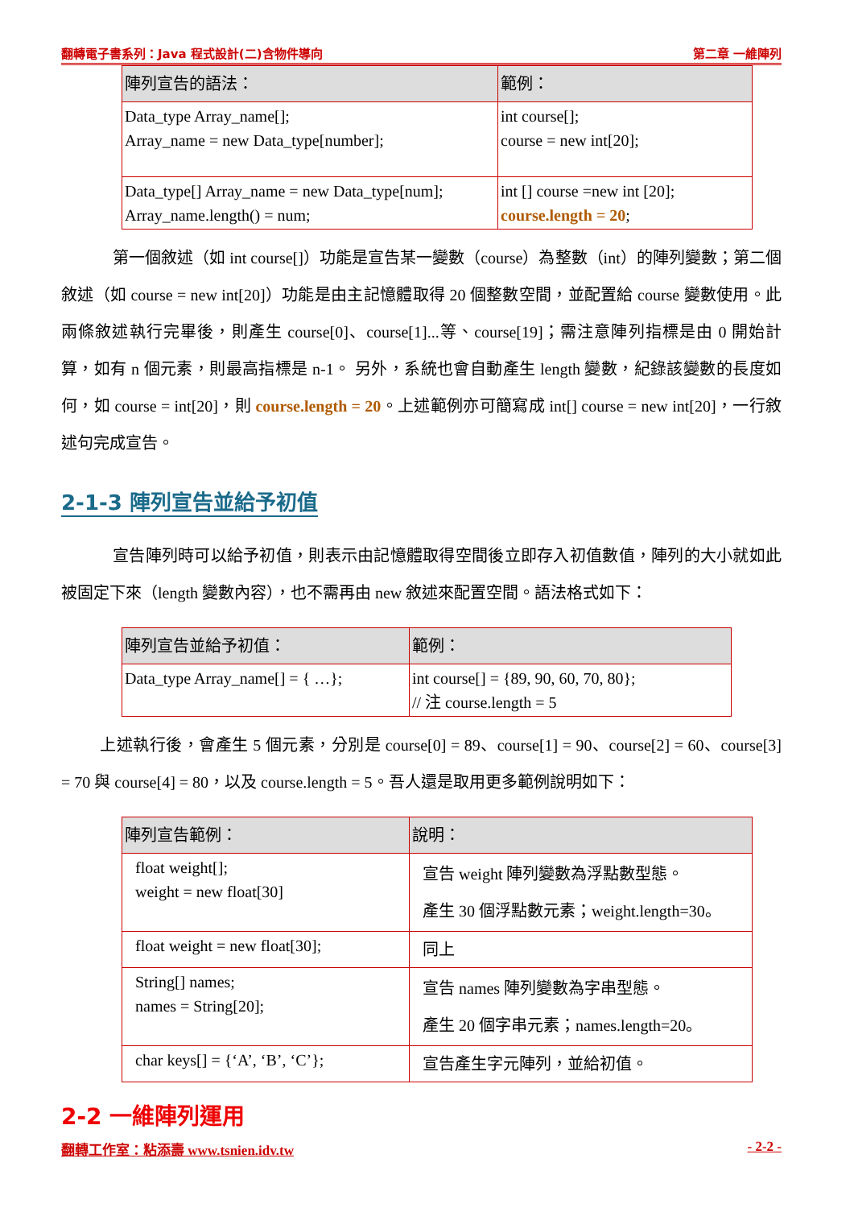翻轉電子書系列：Java 程式設計(二)含物件導向 第二章 一維陣列
| 陣列宣告的語法： | 範例： |
| --- | --- |
| Data_type Array_name[]; Array_name = new Data_type[number]; | int course[]; course = new int[20]; |
| Data_type[] Array_name = new Data_type[num]; Array_name.length() = num; | int [] course =new int [20]; course.length = 20 ; |
第一個敘述（如 int course[]）功能是宣告某一變數（course）為整數（int）的陣列變數；第二個敘述（如 course = new int[20]）功能是由主記憶體取得 20 個整數空間，並配置給 course 變數使用。此兩條敘述執行完畢後，則產生 course[0]、course[1]...等、course[19]；需注意陣列指標是由 0 開始計算，如有 n 個元素，則最高指標是 n-1。 另外，系統也會自動產生 length 變數，紀錄該變數的長度如何，如 course = int[20]，則 course.length = 20。上述範例亦可簡寫成 int[] course = new int[20]，一行敘述句完成宣告。
2-1-3 陣列宣告並給予初值
宣告陣列時可以給予初值，則表示由記憶體取得空間後立即存入初值數值，陣列的大小就如此被固定下來（length 變數內容），也不需再由 new 敘述來配置空間。語法格式如下：
| 陣列宣告並給予初值： | 範例： |
| --- | --- |
| Data_type Array_name[] = { …}; | int course[] = {89, 90, 60, 70, 80}; // 注 course.length = 5 |
上述執行後，會產生 5 個元素，分別是 course[0] = 89、course[1] = 90、course[2] = 60、course[3] = 70 與 course[4] = 80，以及 course.length = 5。吾人還是取用更多範例說明如下：
| 陣列宣告範例： | 說明： |
| --- | --- |
| float weight[]; weight = new float[30] | 宣告 weight 陣列變數為浮點數型態。 產生 30 個浮點數元素；weight.length=30。 |
| float weight = new float[30]; | 同上 |
| String[] names; names = String[20]; | 宣告 names 陣列變數為字串型態。 產生 20 個字串元素；names.length=20。 |
| char keys[] = {‘A’, ‘B’, ‘C’}; | 宣告產生字元陣列，並給初值。 |
2-2 一維陣列運用
翻轉工作室：粘添壽 www.tsnien.idv.tw - 2-2 -